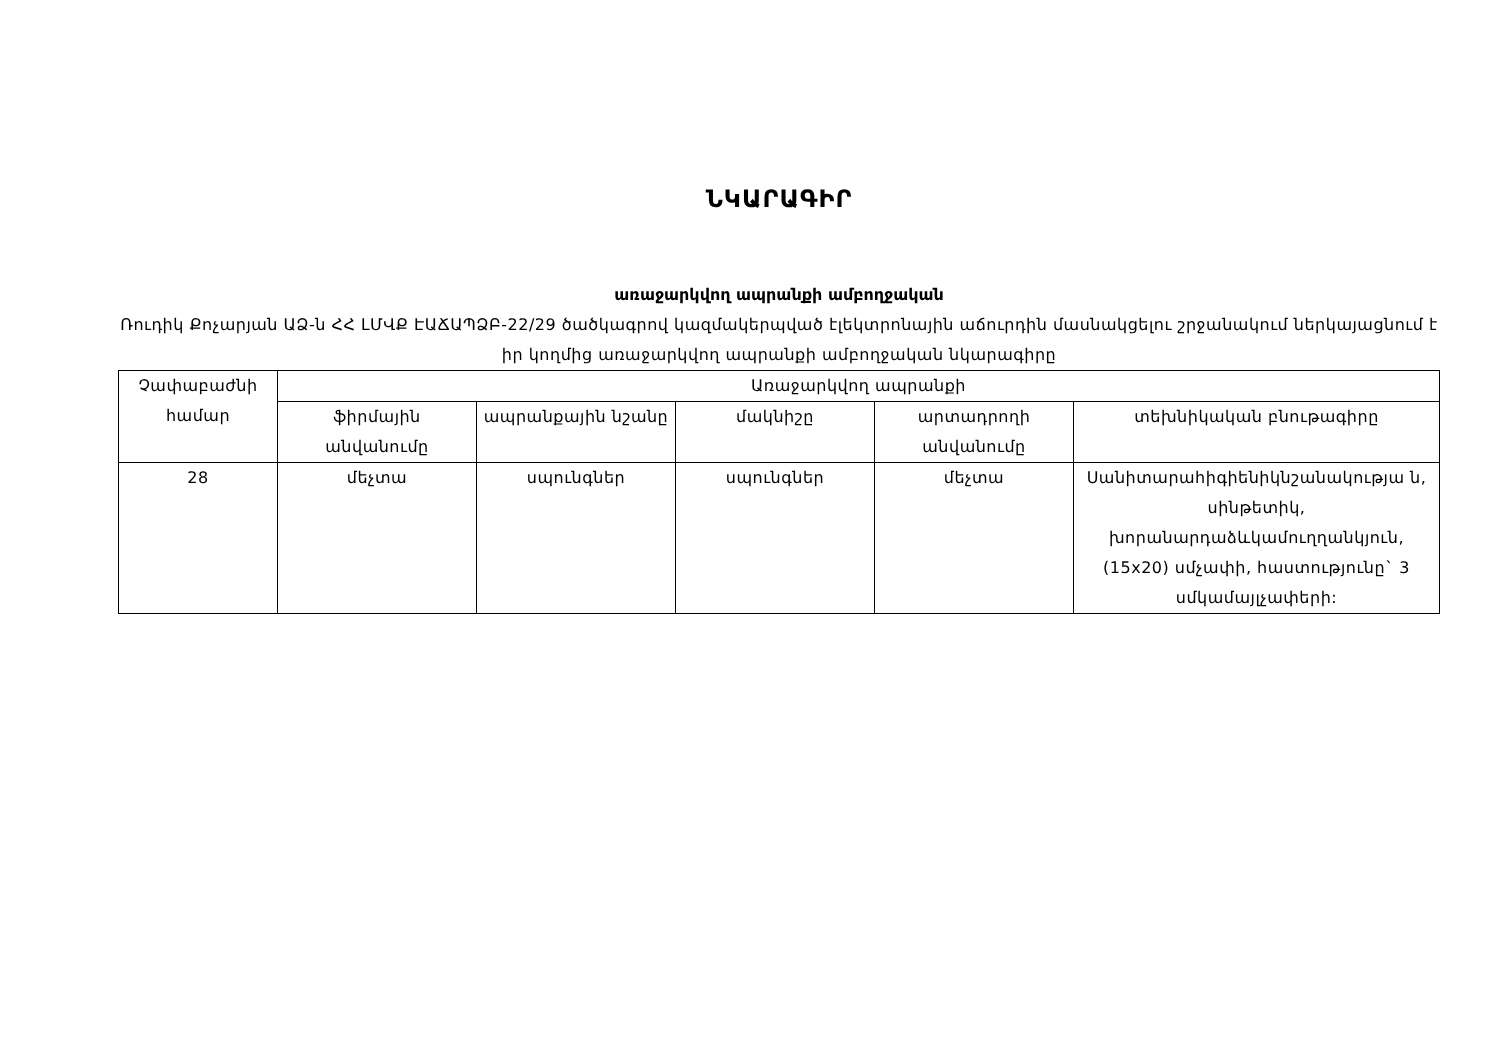ՆԿԱՐԱԳԻՐ
առաջարկվող ապրանքի ամբողջական
Ռուդիկ Քոչարյան ԱՁ-ն ՀՀ ԼՄՎՔ ԷԱՃԱՊՁԲ-22/29 ծածկագրով կազմակերպված էլեկտրոնային աճուրդին մասնակցելու շրջանակում ներկայացնում է իր կողմից առաջարկվող ապրանքի ամբողջական նկարագիրը
| Չափաբաժնի համար | Առաջարկվող ապրանքի | | | | |
| --- | --- | --- | --- | --- | --- |
| | ֆիրմային անվանումը | ապրանքային նշանը | մակնիշը | արտադրողի անվանումը | տեխնիկական բնութագիրը |
| 28 | մեչտա | սպունգներ | սպունգներ | մեչտա | Սանիտարահիգիենիկնշանակությա ն, սինթետիկ, խորանարդաձևկամուղղանկյուն, (15x20) սմչափի, հաստությունը` 3 սմկամայլչափերի: |